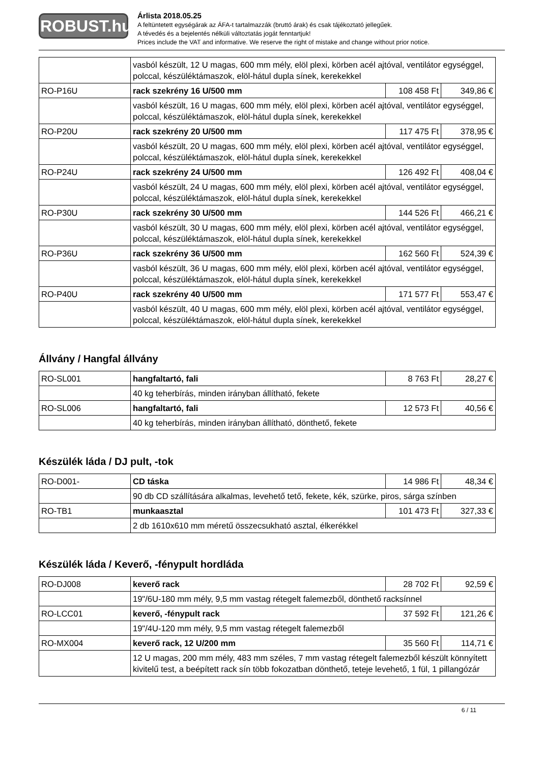ROBUST.hu
Árlista 2018.05.25
A feltüntetett egységárak az ÁFA-t tartalmazzák (bruttó árak) és csak tájékoztató jellegűek.
A tévedés és a bejelentés nélküli változtatás jogát fenntartjuk!
Prices include the VAT and informative. We reserve the right of mistake and change without prior notice.
| | vasból készült, 12 U magas, 600 mm mély, elöl plexi, körben acél ajtóval, ventilátor egységgel, polccal, készüléktámaszok, elöl-hátul dupla sínek, kerekekkel | | |
| RO-P16U | rack szekrény 16 U/500 mm | 108 458 Ft | 349,86 € |
| | vasból készült, 16 U magas, 600 mm mély, elöl plexi, körben acél ajtóval, ventilátor egységgel, polccal, készüléktámaszok, elöl-hátul dupla sínek, kerekekkel | | |
| RO-P20U | rack szekrény 20 U/500 mm | 117 475 Ft | 378,95 € |
| | vasból készült, 20 U magas, 600 mm mély, elöl plexi, körben acél ajtóval, ventilátor egységgel, polccal, készüléktámaszok, elöl-hátul dupla sínek, kerekekkel | | |
| RO-P24U | rack szekrény 24 U/500 mm | 126 492 Ft | 408,04 € |
| | vasból készült, 24 U magas, 600 mm mély, elöl plexi, körben acél ajtóval, ventilátor egységgel, polccal, készüléktámaszok, elöl-hátul dupla sínek, kerekekkel | | |
| RO-P30U | rack szekrény 30 U/500 mm | 144 526 Ft | 466,21 € |
| | vasból készült, 30 U magas, 600 mm mély, elöl plexi, körben acél ajtóval, ventilátor egységgel, polccal, készüléktámaszok, elöl-hátul dupla sínek, kerekekkel | | |
| RO-P36U | rack szekrény 36 U/500 mm | 162 560 Ft | 524,39 € |
| | vasból készült, 36 U magas, 600 mm mély, elöl plexi, körben acél ajtóval, ventilátor egységgel, polccal, készüléktámaszok, elöl-hátul dupla sínek, kerekekkel | | |
| RO-P40U | rack szekrény 40 U/500 mm | 171 577 Ft | 553,47 € |
| | vasból készült, 40 U magas, 600 mm mély, elöl plexi, körben acél ajtóval, ventilátor egységgel, polccal, készüléktámaszok, elöl-hátul dupla sínek, kerekekkel | | |
Állvány / Hangfal állvány
| RO-SL001 | hangfaltartó, fali | 8 763 Ft | 28,27 € |
| | 40 kg teherbírás, minden irányban állítható, fekete | | |
| RO-SL006 | hangfaltartó, fali | 12 573 Ft | 40,56 € |
| | 40 kg teherbírás, minden irányban állítható, dönthető, fekete | | |
Készülék láda / DJ pult, -tok
| RO-D001- | CD táska | 14 986 Ft | 48,34 € |
| | 90 db CD szállítására alkalmas, levehető tető, fekete, kék, szürke, piros, sárga színben | | |
| RO-TB1 | munkaasztal | 101 473 Ft | 327,33 € |
| | 2 db 1610x610 mm méretű összecsukható asztal, élkerékkel | | |
Készülék láda / Keverő, -fénypult hordláda
| RO-DJ008 | keverő rack | 28 702 Ft | 92,59 € |
| | 19"/6U-180 mm mély, 9,5 mm vastag rétegelt falemezből, dönthető racksínnel | | |
| RO-LCC01 | keverő, -fénypult rack | 37 592 Ft | 121,26 € |
| | 19"/4U-120 mm mély, 9,5 mm vastag rétegelt falemezből | | |
| RO-MX004 | keverő rack, 12 U/200 mm | 35 560 Ft | 114,71 € |
| | 12 U magas, 200 mm mély, 483 mm széles, 7 mm vastag rétegelt falemezből készült könnyített kivitelű test, a beépített rack sín több fokozatban dönthető, teteje levehető, 1 fül, 1 pillangózár | | |
6 / 11